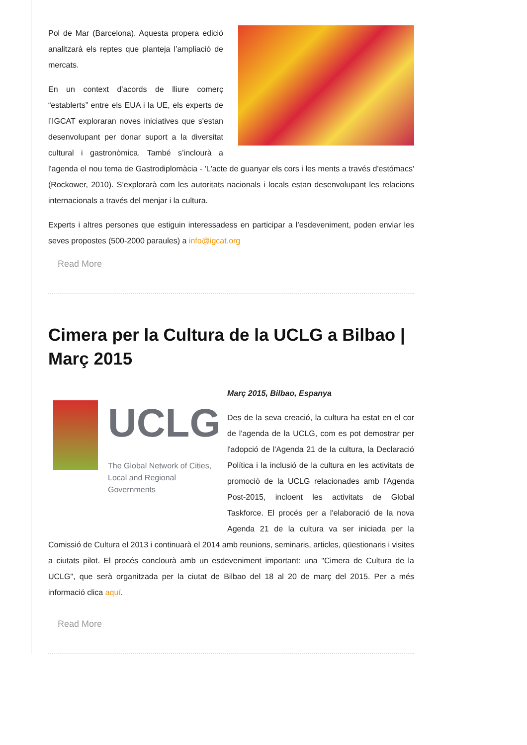Pol de Mar (Barcelona). Aquesta propera edició analitzarà els reptes que planteja l’ampliació de mercats.
En un context d'acords de lliure comerç “establerts” entre els EUA i la UE, els experts de l’IGCAT exploraran noves iniciatives que s'estan desenvolupant per donar suport a la diversitat cultural i gastronòmica. També s’inclourà a l'agenda el nou tema de Gastrodiplomàcia - 'L'acte de guanyar els cors i les ments a través d'estómacs' (Rockower, 2010). S’explorarà com les autoritats nacionals i locals estan desenvolupant les relacions internacionals a través del menjar i la cultura.
Experts i altres persones que estiguin interessadess en participar a l’esdeveniment, poden enviar les seves propostes (500-2000 paraules) a info@igcat.org
Read More
Cimera per la Cultura de la UCLG a Bilbao | Març 2015
UCLG
The Global Network of Cities,
Local and Regional Governments
Març 2015, Bilbao, Espanya
Des de la seva creació, la cultura ha estat en el cor de l'agenda de la UCLG, com es pot demostrar per l'adopció de l'Agenda 21 de la cultura, la Declaració Política i la inclusió de la cultura en les activitats de promoció de la UCLG relacionades amb l'Agenda Post-2015, incloent les activitats de Global Taskforce. El procés per a l'elaboració de la nova Agenda 21 de la cultura va ser iniciada per la Comissió de Cultura el 2013 i continuarà el 2014 amb reunions, seminaris, articles, qüestionaris i visites a ciutats pilot. El procés conclourà amb un esdeveniment important: una "Cimera de Cultura de la UCLG", que serà organitzada per la ciutat de Bilbao del 18 al 20 de març del 2015. Per a més informació clica aquí.
Read More